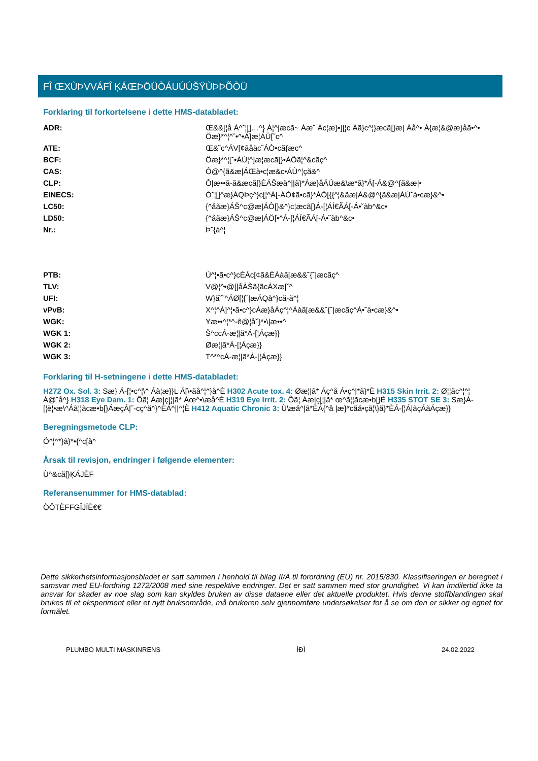FÎ ŒXÙÞVVÁFÎ ĶÁŒÞÖÜÒÁUÚÚŠŸÙÞÞÕÒÜ
Forklaring til forkortelsene i dette HMS-databladet:
| ADR: | Œ&&[¦å Á^˘¦[]…^} Á¦^/æcã~ Áæ˘ Ác¦æ}•][¦c Áã}c^¦}æcã[}æ/ Áå^• Á{æ¦&@æ}åã•^• Öæ}*^¦^˘•^•Á]æ¦ÁÜ[˘c^ |
| ATE: | Œ&˘c^ÁV[¢ãåäc˘ÁÒ•cã{æc^ |
| BCF: | Öæ}*^¦[˘•ÁÚ¦^]æ¦æcã[}•ÁÖã¦^&cãç^ |
| CAS: | Ô@^{ã&æ/ÁŒà•c¦æ&c•ÁÙ^¦çã&^ |
| CLP: | Ô/æ••ã-ã&æcã[}ÈÁŠæà^//ã}*Áæ}åÁÚæ&\æ*ã}*Á[-Á&@^{ã&æ/• |
| EINECS: | Ò˘¦[]^æ}ÁQÞç^}c[¦^Á[-ÁÒ¢ã•cã}*ÁÔ[{{^¦&ãæ/Á&@^{ã&æ/ÁÙ˘à•cæ}&^• |
| LC50: | {^åãæ}ÁŠ^c@æ/ÁÔ[}&^}c¦æcã[}Á-[¦ÁÍ€ÃÁ[-Á•˘àb^&c• |
| LD50: | {^åãæ}ÁŠ^c@æ/ÁÖ[•^Á-[¦ÁÍ€ÃÁ[-Á•˘àb^&c• |
| Nr.: | Þ˘{à^¦ |
| PTB: | Ú^¦•ã•c^}cÈÁc[¢ã&ÈÁàã[æ&&˘{˘/æcãç^ |
| TLV: | V@¦^•@[/åÁŠã{ãcÁXæ/˘^ |
| UFI: | W}ã˘˘^ÁØ[¦{˘/æÁQå^}cã-ã^¦ |
| vPvB: | X^¦^Á]^¦•ã•c^}cÁæ}åÁç^¦^Áàã[æ&&˘{˘/æcãç^Á•˘à•cæ}&^• |
| WGK: | Yæ••^¦*^-ê@¦å˘}*•\/æ••^ |
| WGK 1: | Š^ccÁ-æ¦/ã*Á-[¦Áçæ}} |
| WGK 2: | Øæ¦/ã*Á-[¦Áçæ}} |
| WGK 3: | T^*^cÁ-æ¦/ã*Á-[¦Áçæ}} |
Forklaring til H-setningene i dette HMS-databladet:
H272 Ox. Sol. 3: Sæ} Á-[¦•c^¦\^ Áà¦æ}}L Á[\•ãå^¦^}å^È H302 Acute tox. 4: Øæ¦|ã* Áç^å Á•ç^|*ã}*È H315 Skin Irrit. 2: Ø¦¦ãc^¦^¦ Á@˘å^} H318 Eye Dam. 1: Õã¦ Áæ|ç[¦|ã* Áœ^•\æå^È H319 Eye Irrit. 2: Õã¦ Áæ|ç[¦|ã* œ^ã¦¦ãcæ•b[}È H335 STOT SE 3: Sæ}Á-[¦è¦•æ\^Áã¦¦ãcæ•b[}ÁæçÁ|˘-cç^ã^}^ÈÁ^||^¦È H412 Aquatic Chronic 3: Ù\æå^|ã*ÈÁ{^å |æ}*cãå•çã¦\}ã}*ÈÁ-[¦Á|ãçÁãÁçæ}}
Beregningsmetode CLP:
Ó^¦^*}ã}*•{^c[å^
Årsak til revisjon, endringer i følgende elementer:
Ù^&cã[}ĶÁJÈF
Referansenummer for HMS-datablad:
ÒÔTÈFFGÎJÏÈ€€
Dette sikkerhetsinformasjonsbladet er satt sammen i henhold til bilag II/A til forordning (EU) nr. 2015/830. Klassifiseringen er beregnet i samsvar med EU-fordning 1272/2008 med sine respektive endringer. Det er satt sammen med stor grundighet. Vi kan imdilertid ikke ta ansvar for skader av noe slag som kan skyldes bruken av disse dataene eller det aktuelle produktet. Hvis denne stoffblandingen skal brukes til et eksperiment eller et nytt bruksområde, må brukeren selv gjennomføre undersøkelser for å se om den er sikker og egnet for formålet.
PLUMBO MULTI MASKINRENS ÌÐÌ 24.02.2022